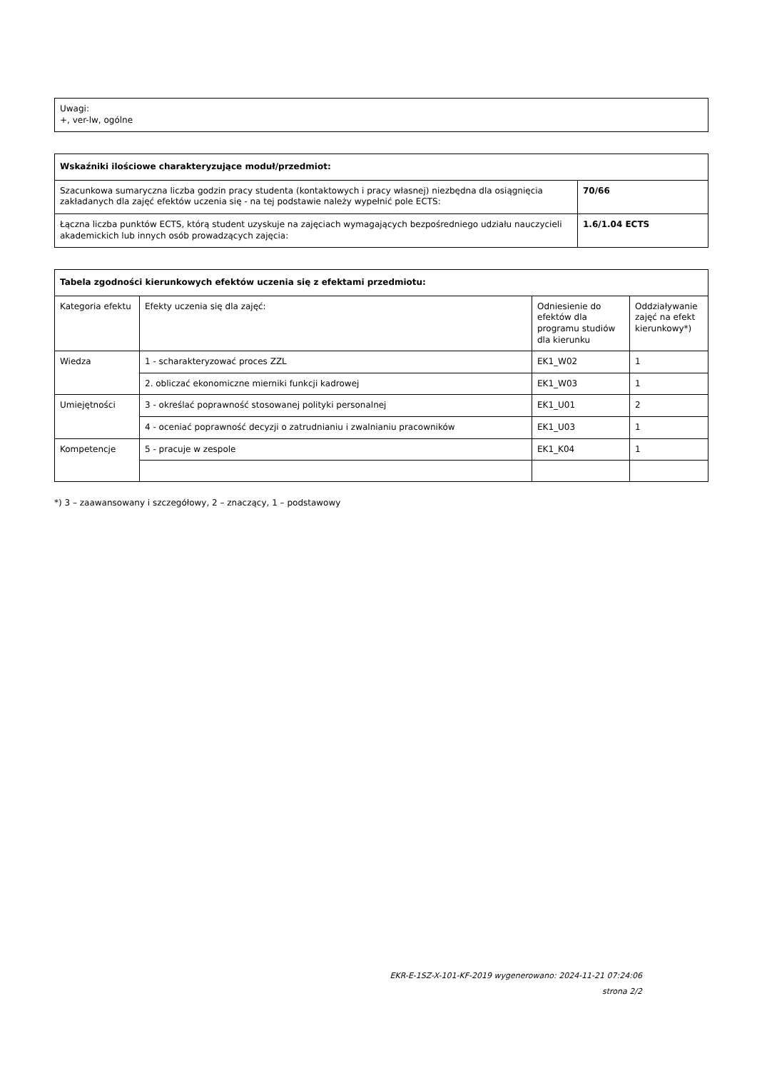| Uwagi: +, ver-lw, ogólne |
| Wskaźniki ilościowe charakteryzujące moduł/przedmiot: | |
| --- | --- |
| Szacunkowa sumaryczna liczba godzin pracy studenta (kontaktowych i pracy własnej) niezbędna dla osiągnięcia zakładanych dla zajęć efektów uczenia się - na tej podstawie należy wypełnić pole ECTS: | 70/66 |
| Łączna liczba punktów ECTS, którą student uzyskuje na zajęciach wymagających bezpośredniego udziału nauczycieli akademickich lub innych osób prowadzących zajęcia: | 1.6/1.04 ECTS |
| Tabela zgodności kierunkowych efektów uczenia się z efektami przedmiotu: | | | |
| --- | --- | --- | --- |
| Kategoria efektu | Efekty uczenia się dla zajęć: | Odniesienie do efektów dla programu studiów dla kierunku | Oddziaływanie zajęć na efekt kierunkowy*) |
| Wiedza | 1 - scharakteryzować proces ZZL | EK1_W02 | 1 |
| | 2. obliczać ekonomiczne mierniki funkcji kadrowej | EK1_W03 | 1 |
| Umiejętności | 3 - określać poprawność stosowanej polityki personalnej | EK1_U01 | 2 |
| | 4 - oceniać poprawność decyzji o zatrudnianiu i zwalnianiu pracowników | EK1_U03 | 1 |
| Kompetencje | 5 - pracuje w zespole | EK1_K04 | 1 |
*) 3 – zaawansowany i szczegółowy, 2 – znaczący, 1 – podstawowy
EKR-E-1SZ-X-101-KF-2019 wygenerowano: 2024-11-21 07:24:06
strona 2/2